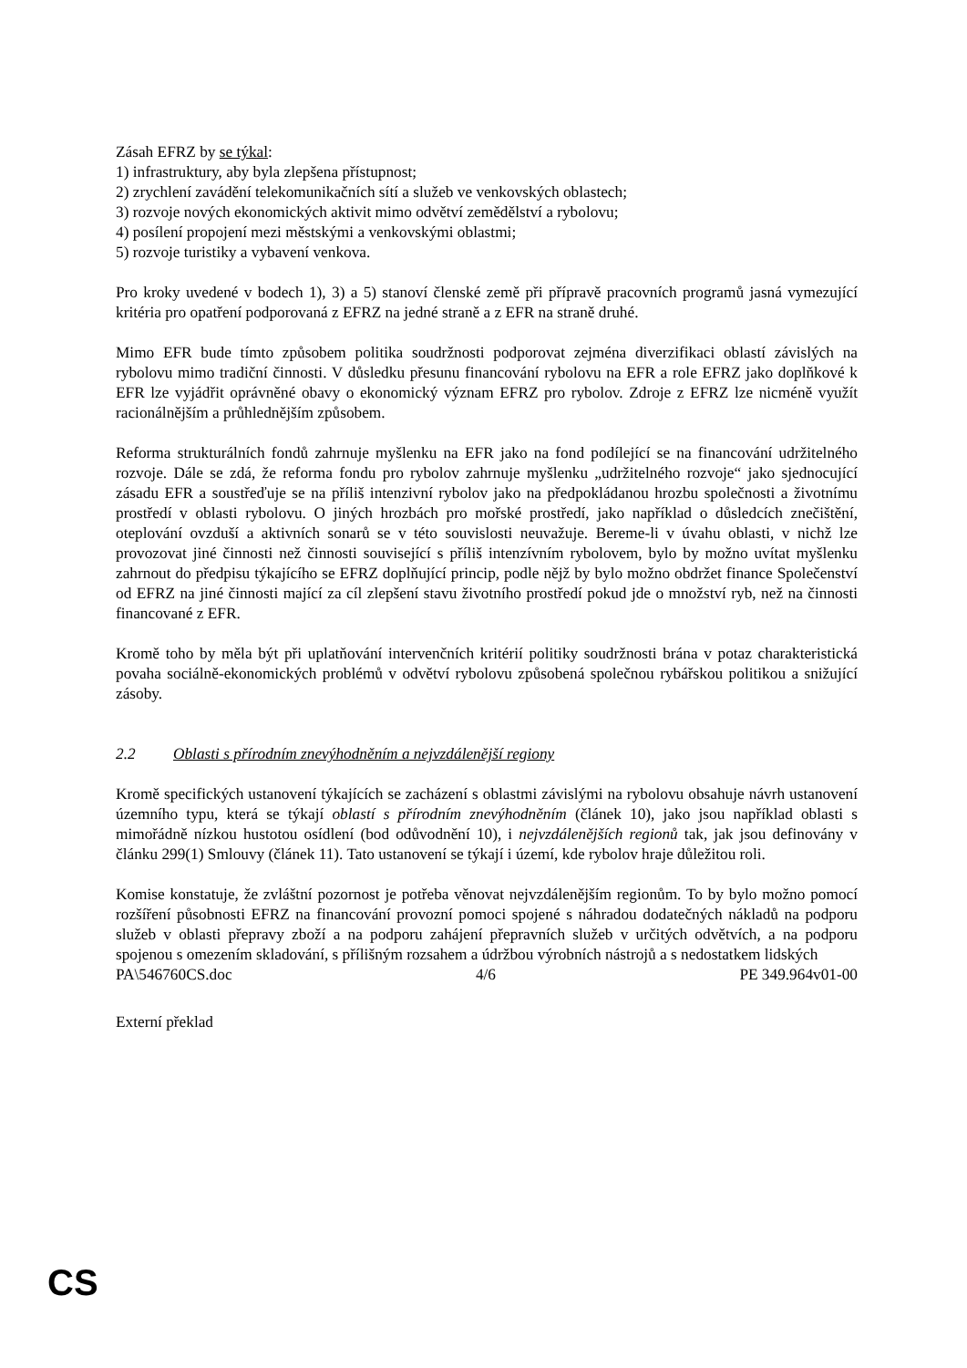Zásah EFRZ by se týkal:
1) infrastruktury, aby byla zlepšena přístupnost;
2) zrychlení zavádění telekomunikačních sítí a služeb ve venkovských oblastech;
3) rozvoje nových ekonomických aktivit mimo odvětví zemědělství a rybolovu;
4) posílení propojení mezi městskými a venkovskými oblastmi;
5) rozvoje turistiky a vybavení venkova.
Pro kroky uvedené v bodech 1), 3) a 5) stanoví členské země při přípravě pracovních programů jasná vymezující kritéria pro opatření podporovaná z EFRZ na jedné straně a z EFR na straně druhé.
Mimo EFR bude tímto způsobem politika soudržnosti podporovat zejména diverzifikaci oblastí závislých na rybolovu mimo tradiční činnosti. V důsledku přesunu financování rybolovu na EFR a role EFRZ jako doplňkové k EFR lze vyjádřit oprávněné obavy o ekonomický význam EFRZ pro rybolov. Zdroje z EFRZ lze nicméně využít racionálnějším a průhlednějším způsobem.
Reforma strukturálních fondů zahrnuje myšlenku na EFR jako na fond podílející se na financování udržitelného rozvoje. Dále se zdá, že reforma fondu pro rybolov zahrnuje myšlenku „udržitelného rozvoje“ jako sjednocující zásadu EFR a soustřeďuje se na příliš intenzivní rybolov jako na předpokládanou hrozbu společnosti a životnímu prostředí v oblasti rybolovu. O jiných hrozbách pro mořské prostředí, jako například o důsledcích znečištění, oteplování ovzduší a aktivních sonarů se v této souvislosti neuvažuje. Bereme-li v úvahu oblasti, v nichž lze provozovat jiné činnosti než činnosti související s příliš intenzívním rybolovem, bylo by možno uvítat myšlenku zahrnout do předpisu týkajícího se EFRZ doplňující princip, podle nějž by bylo možno obdržet finance Společenství od EFRZ na jiné činnosti mající za cíl zlepšení stavu životního prostředí pokud jde o množství ryb, než na činnosti financované z EFR.
Kromě toho by měla být při uplatňování intervenčních kritérií politiky soudržnosti brána v potaz charakteristická povaha sociálně-ekonomických problémů v odvětví rybolovu způsobená společnou rybářskou politikou a snižující zásoby.
2.2 Oblasti s přírodním znevýhodněním a nejvzdálenější regiony
Kromě specifických ustanovení týkajících se zacházení s oblastmi závislými na rybolovu obsahuje návrh ustanovení územního typu, která se týkají oblastí s přírodním znevýhodněním (článek 10), jako jsou například oblasti s mimořádně nízkou hustotou osídlení (bod odůvodnění 10), i nejvzdálenějších regionů tak, jak jsou definovány v článku 299(1) Smlouvy (článek 11). Tato ustanovení se týkají i území, kde rybolov hraje důležitou roli.
Komise konstatuje, že zvláštní pozornost je potřeba věnovat nejvzdálenějším regionům. To by bylo možno pomocí rozšíření působnosti EFRZ na financování provozní pomoci spojené s náhradou dodatečných nákladů na podporu služeb v oblasti přepravy zboží a na podporu zahájení přepravních služeb v určitých odvětvích, a na podporu spojenou s omezením skladování, s přílišným rozsahem a údržbou výrobních nástrojů a s nedostatkem lidských
PA\546760CS.doc 4/6 PE 349.964v01-00
Externí překlad
CS